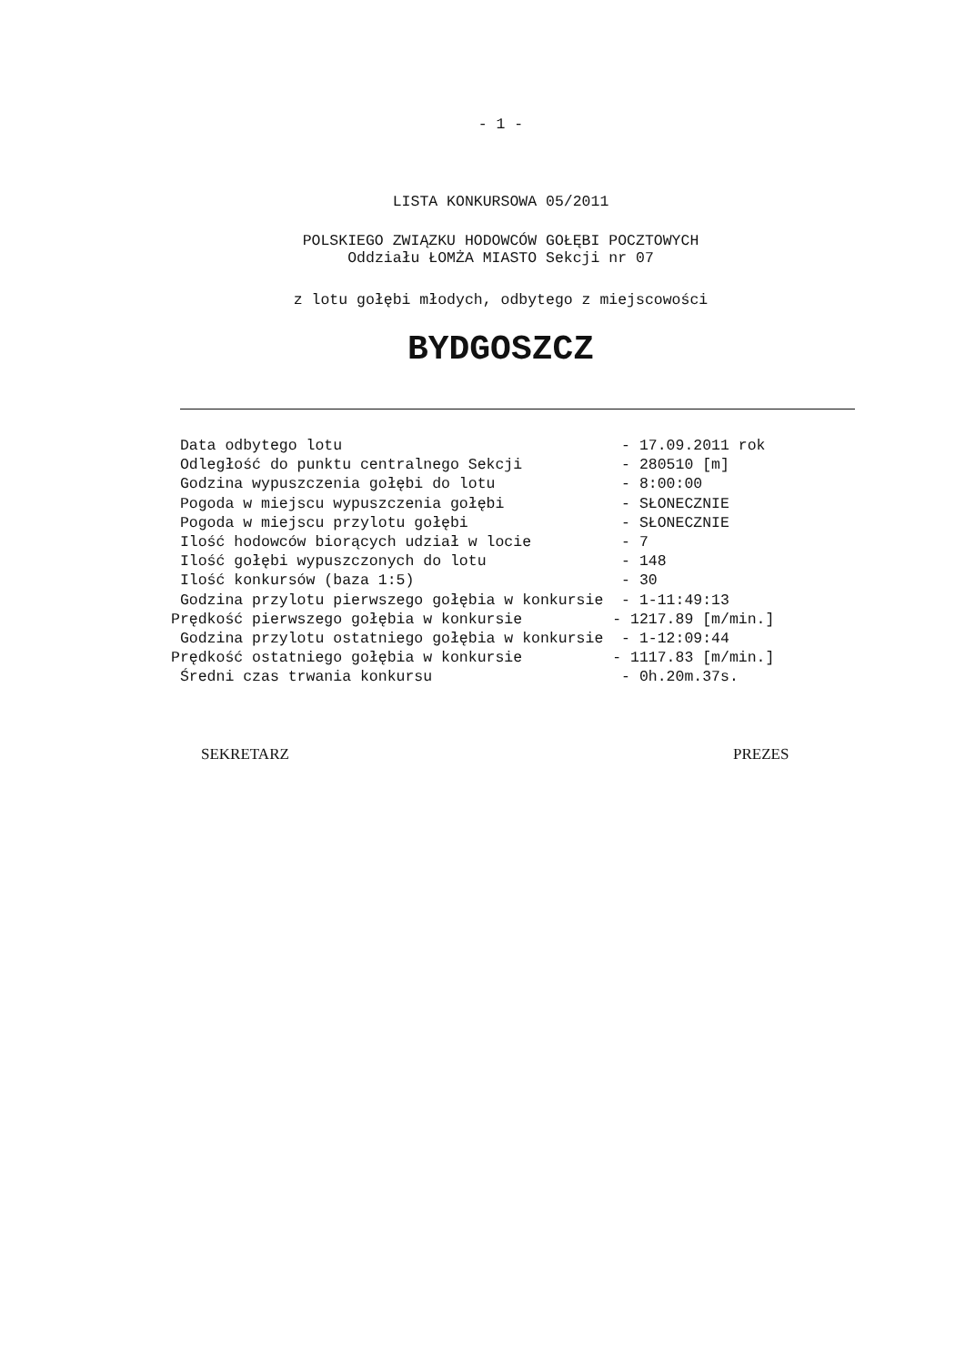- 1 -
LISTA KONKURSOWA 05/2011
POLSKIEGO ZWIĄZKU HODOWCÓW GOŁĘBI POCZTOWYCH
Oddziału ŁOMŻA MIASTO Sekcji nr 07
z lotu gołębi młodych, odbytego z miejscowości
BYDGOSZCZ
 Data odbytego lotu                               - 17.09.2011 rok
 Odległość do punktu centralnego Sekcji           - 280510 [m]
 Godzina wypuszczenia gołębi do lotu              - 8:00:00
 Pogoda w miejscu wypuszczenia gołębi             - SŁONECZNIE
 Pogoda w miejscu przylotu gołębi                 - SŁONECZNIE
 Ilość hodowców biorących udział w locie          - 7
 Ilość gołębi wypuszczonych do lotu               - 148
 Ilość konkursów (baza 1:5)                       - 30
 Godzina przylotu pierwszego gołębia w konkursie  - 1-11:49:13
Prędkość pierwszego gołębia w konkursie          - 1217.89 [m/min.]
 Godzina przylotu ostatniego gołębia w konkursie  - 1-12:09:44
Prędkość ostatniego gołębia w konkursie          - 1117.83 [m/min.]
 Średni czas trwania konkursu                     - 0h.20m.37s.
SEKRETARZ PREZES